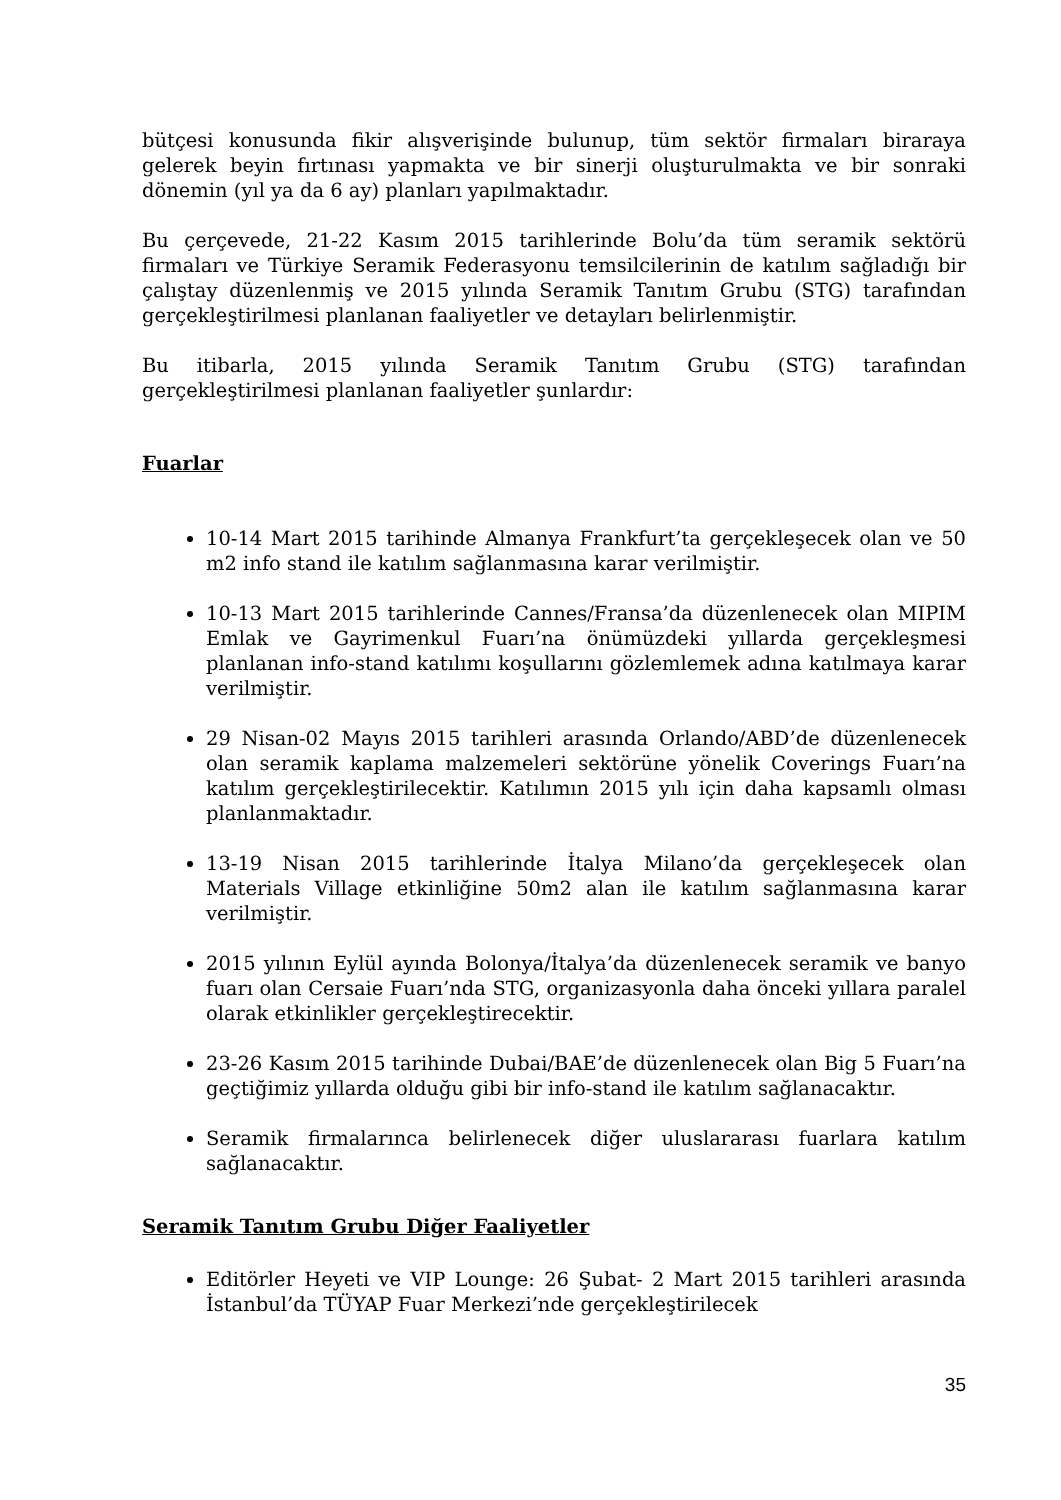bütçesi konusunda fikir alışverişinde bulunup, tüm sektör firmaları biraraya gelerek beyin fırtınası yapmakta ve bir sinerji oluşturulmakta ve bir sonraki dönemin (yıl ya da 6 ay) planları yapılmaktadır.
Bu çerçevede, 21-22 Kasım 2015 tarihlerinde Bolu’da tüm seramik sektörü firmaları ve Türkiye Seramik Federasyonu temsilcilerinin de katılım sağladığı bir çalıştay düzenlenmiş ve 2015 yılında Seramik Tanıtım Grubu (STG) tarafından gerçekleştirilmesi planlanan faaliyetler ve detayları belirlenmiştir.
Bu itibarla, 2015 yılında Seramik Tanıtım Grubu (STG) tarafından gerçekleştirilmesi planlanan faaliyetler şunlardır:
Fuarlar
10-14 Mart 2015 tarihinde Almanya Frankfurt’ta gerçekleşecek olan ve 50 m2 info stand ile katılım sağlanmasına karar verilmiştir.
10-13 Mart 2015 tarihlerinde Cannes/Fransa’da düzenlenecek olan MIPIM Emlak ve Gayrimenkul Fuarı’na önümüzdeki yıllarda gerçekleşmesi planlanan info-stand katılımı koşullarını gözlemlemek adına katılmaya karar verilmiştir.
29 Nisan-02 Mayıs 2015 tarihleri arasında Orlando/ABD’de düzenlenecek olan seramik kaplama malzemeleri sektörüne yönelik Coverings Fuarı’na katılım gerçekleştirilecektir. Katılımın 2015 yılı için daha kapsamlı olması planlanmaktadır.
13-19 Nisan 2015 tarihlerinde İtalya Milano’da gerçekleşecek olan Materials Village etkinliğine 50m2 alan ile katılım sağlanmasına karar verilmiştir.
2015 yılının Eylül ayında Bolonya/İtalya’da düzenlenecek seramik ve banyo fuarı olan Cersaie Fuarı’nda STG, organizasyonla daha önceki yıllara paralel olarak etkinlikler gerçekleştirecektir.
23-26 Kasım 2015 tarihinde Dubai/BAE’de düzenlenecek olan Big 5 Fuarı’na geçtiğimiz yıllarda olduğu gibi bir info-stand ile katılım sağlanacaktır.
Seramik firmalarınca belirlenecek diğer uluslararası fuarlara katılım sağlanacaktır.
Seramik Tanıtım Grubu Diğer Faaliyetler
Editörler Heyeti ve VIP Lounge: 26 Şubat- 2 Mart 2015 tarihleri arasında İstanbul’da TÜYAP Fuar Merkezi’nde gerçekleştirilecek
35